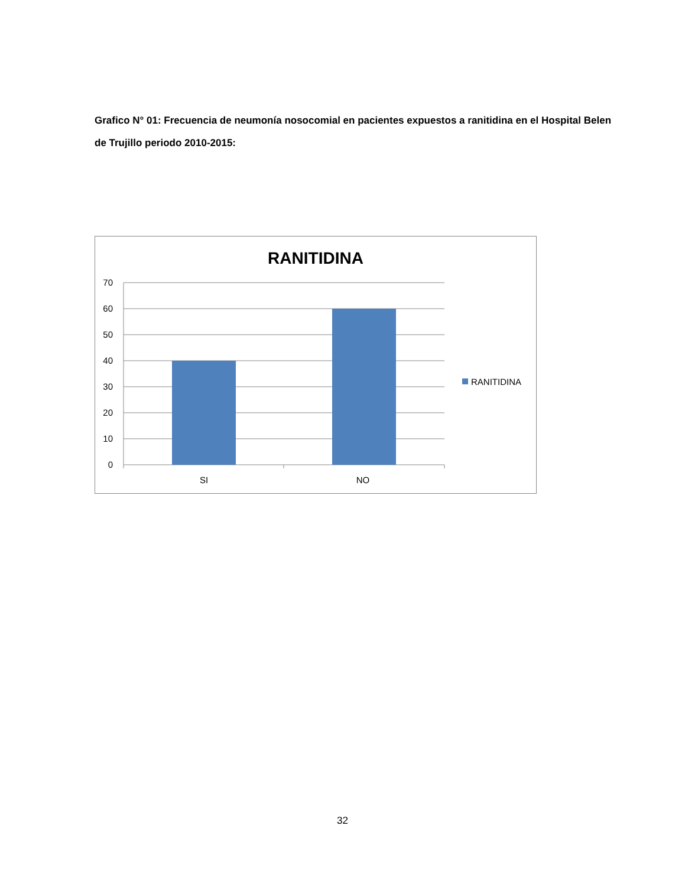Grafico N° 01: Frecuencia de neumonía nosocomial en pacientes expuestos a ranitidina en el Hospital Belen de Trujillo periodo 2010-2015:
RANITIDINA
70
60
50
40
30
20
10
0
SI
NO
RANITIDINA
32